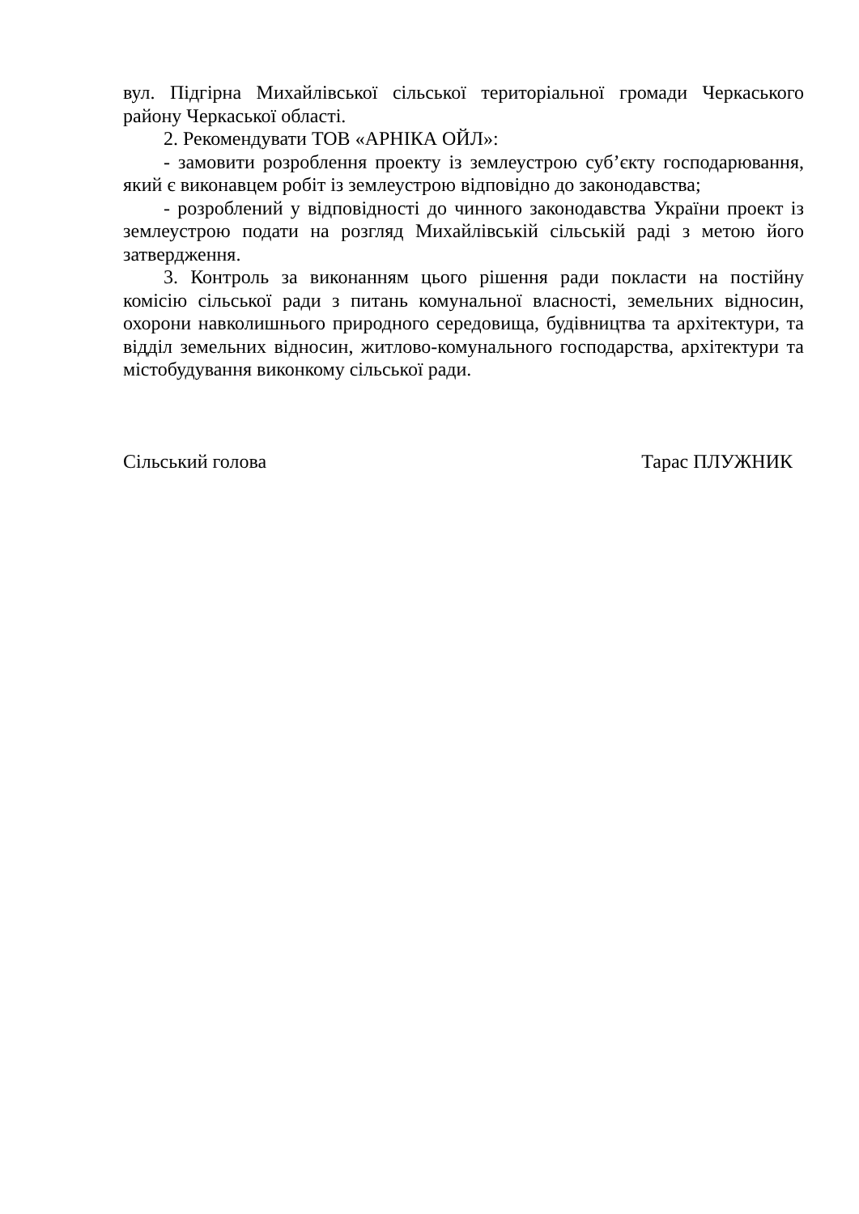вул. Підгірна Михайлівської сільської територіальної громади Черкаського району Черкаської області.
2. Рекомендувати ТОВ «АРНІКА ОЙЛ»:
- замовити розроблення проекту із землеустрою суб’єкту господарювання, який є виконавцем робіт із землеустрою відповідно до законодавства;
- розроблений у відповідності до чинного законодавства України проект із землеустрою подати на розгляд Михайлівській сільській раді з метою його затвердження.
3. Контроль за виконанням цього рішення ради покласти на постійну комісію сільської ради з питань комунальної власності, земельних відносин, охорони навколишнього природного середовища, будівництва та архітектури, та відділ земельних відносин, житлово-комунального господарства, архітектури та містобудування виконкому сільської ради.
Сільський голова Тарас ПЛУЖНИК